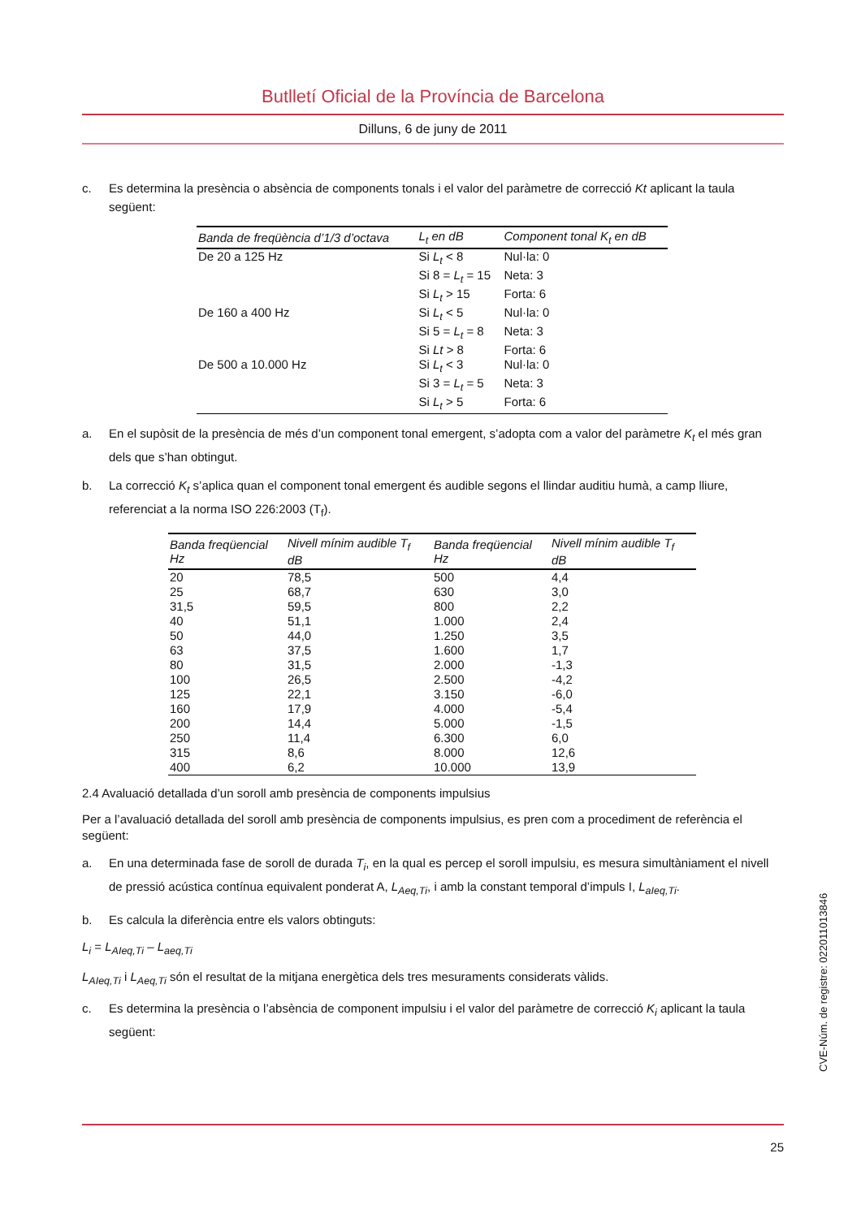Butlletí Oficial de la Província de Barcelona
Dilluns, 6 de juny de 2011
c. Es determina la presència o absència de components tonals i el valor del paràmetre de correcció Kt aplicant la taula següent:
| Banda de freqüència d’1/3 d’octava | L<sub>t</sub> en dB | Component tonal K<sub>t</sub> en dB |
| --- | --- | --- |
| De 20 a 125 Hz | Si L<sub>t</sub> < 8 | Nul·la: 0 |
| | Si 8 = L<sub>t</sub> = 15 | Neta: 3 |
| | Si L<sub>t</sub> > 15 | Forta: 6 |
| De 160 a 400 Hz | Si L<sub>t</sub> < 5 | Nul·la: 0 |
| | Si 5 = L<sub>t</sub> = 8 | Neta: 3 |
| | Si Lt > 8 | Forta: 6 |
| De 500 a 10.000 Hz | Si L<sub>t</sub> < 3 | Nul·la: 0 |
| | Si 3 = L<sub>t</sub> = 5 | Neta: 3 |
| | Si L<sub>t</sub> > 5 | Forta: 6 |
a. En el supòsit de la presència de més d’un component tonal emergent, s’adopta com a valor del paràmetre K<sub>t</sub> el més gran dels que s’han obtingut.
b. La correcció K<sub>t</sub> s’aplica quan el component tonal emergent és audible segons el llindar auditiu humà, a camp lliure, referenciat a la norma ISO 226:2003 (T<sub>f</sub>).
| Banda freqüencial Hz | Nivell mínim audible T<sub>f</sub> dB | Banda freqüencial Hz | Nivell mínim audible T<sub>f</sub> dB |
| --- | --- | --- | --- |
| 20 | 78,5 | 500 | 4,4 |
| 25 | 68,7 | 630 | 3,0 |
| 31,5 | 59,5 | 800 | 2,2 |
| 40 | 51,1 | 1.000 | 2,4 |
| 50 | 44,0 | 1.250 | 3,5 |
| 63 | 37,5 | 1.600 | 1,7 |
| 80 | 31,5 | 2.000 | -1,3 |
| 100 | 26,5 | 2.500 | -4,2 |
| 125 | 22,1 | 3.150 | -6,0 |
| 160 | 17,9 | 4.000 | -5,4 |
| 200 | 14,4 | 5.000 | -1,5 |
| 250 | 11,4 | 6.300 | 6,0 |
| 315 | 8,6 | 8.000 | 12,6 |
| 400 | 6,2 | 10.000 | 13,9 |
2.4 Avaluació detallada d’un soroll amb presència de components impulsius
Per a l’avaluació detallada del soroll amb presència de components impulsius, es pren com a procediment de referència el següent:
a. En una determinada fase de soroll de durada T<sub>i</sub>, en la qual es percep el soroll impulsiu, es mesura simultàniament el nivell de pressió acústica contínua equivalent ponderat A, L<sub>Aeq,Ti</sub>, i amb la constant temporal d’impuls I, L<sub>aIeq,Ti</sub>.
b. Es calcula la diferència entre els valors obtinguts:
L<sub>i</sub> = L<sub>AIeq,Ti</sub> – L<sub>aeq,Ti</sub>
L<sub>AIeq,Ti</sub> i L<sub>Aeq,Ti</sub> són el resultat de la mitjana energètica dels tres mesuraments considerats vàlids.
c. Es determina la presència o l’absència de component impulsiu i el valor del paràmetre de correcció K<sub>i</sub> aplicant la taula següent:
CVE-Núm. de registre: 022011013846
25